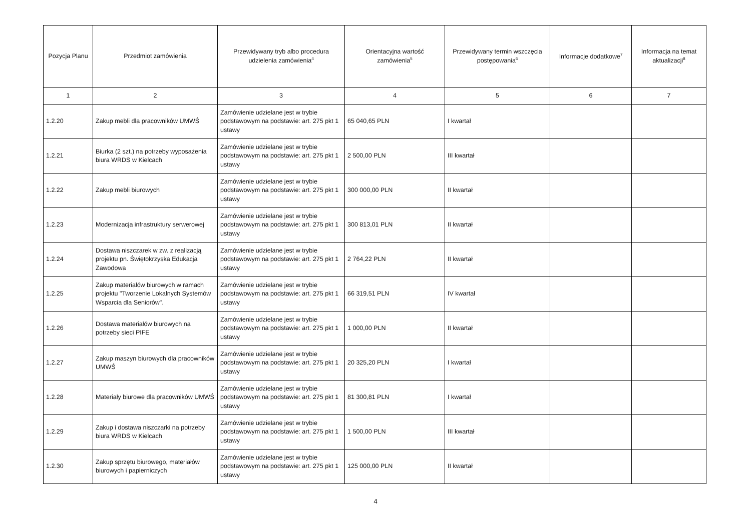| Pozycja Planu | Przedmiot zamówienia | Przewidywany tryb albo procedura udzielenia zamówienia<sup>4</sup> | Orientacyjna wartość zamówienia<sup>5</sup> | Przewidywany termin wszczęcia postępowania<sup>6</sup> | Informacje dodatkowe<sup>7</sup> | Informacja na temat aktualizacji<sup>8</sup> |
| --- | --- | --- | --- | --- | --- | --- |
| 1 | 2 | 3 | 4 | 5 | 6 | 7 |
| 1.2.20 | Zakup mebli dla pracowników UMWŚ | Zamówienie udzielane jest w trybie podstawowym na podstawie: art. 275 pkt 1 ustawy | 65 040,65 PLN | I kwartał | | |
| 1.2.21 | Biurka (2 szt.) na potrzeby wyposażenia biura WRDS w Kielcach | Zamówienie udzielane jest w trybie podstawowym na podstawie: art. 275 pkt 1 ustawy | 2 500,00 PLN | III kwartał | | |
| 1.2.22 | Zakup mebli biurowych | Zamówienie udzielane jest w trybie podstawowym na podstawie: art. 275 pkt 1 ustawy | 300 000,00 PLN | II kwartał | | |
| 1.2.23 | Modernizacja infrastruktury serwerowej | Zamówienie udzielane jest w trybie podstawowym na podstawie: art. 275 pkt 1 ustawy | 300 813,01 PLN | II kwartał | | |
| 1.2.24 | Dostawa niszczarek w zw. z realizacją projektu pn. Świętokrzyska Edukacja Zawodowa | Zamówienie udzielane jest w trybie podstawowym na podstawie: art. 275 pkt 1 ustawy | 2 764,22 PLN | II kwartał | | |
| 1.2.25 | Zakup materiałów biurowych w ramach projektu "Tworzenie Lokalnych Systemów Wsparcia dla Seniorów". | Zamówienie udzielane jest w trybie podstawowym na podstawie: art. 275 pkt 1 ustawy | 66 319,51 PLN | IV kwartał | | |
| 1.2.26 | Dostawa materiałów biurowych na potrzeby sieci PIFE | Zamówienie udzielane jest w trybie podstawowym na podstawie: art. 275 pkt 1 ustawy | 1 000,00 PLN | II kwartał | | |
| 1.2.27 | Zakup maszyn biurowych dla pracowników UMWŚ | Zamówienie udzielane jest w trybie podstawowym na podstawie: art. 275 pkt 1 ustawy | 20 325,20 PLN | I kwartał | | |
| 1.2.28 | Materiały biurowe dla pracowników UMWŚ | Zamówienie udzielane jest w trybie podstawowym na podstawie: art. 275 pkt 1 ustawy | 81 300,81 PLN | I kwartał | | |
| 1.2.29 | Zakup i dostawa niszczarki na potrzeby biura WRDS w Kielcach | Zamówienie udzielane jest w trybie podstawowym na podstawie: art. 275 pkt 1 ustawy | 1 500,00 PLN | III kwartał | | |
| 1.2.30 | Zakup sprzętu biurowego, materiałów biurowych i papierniczych | Zamówienie udzielane jest w trybie podstawowym na podstawie: art. 275 pkt 1 ustawy | 125 000,00 PLN | II kwartał | | |
4